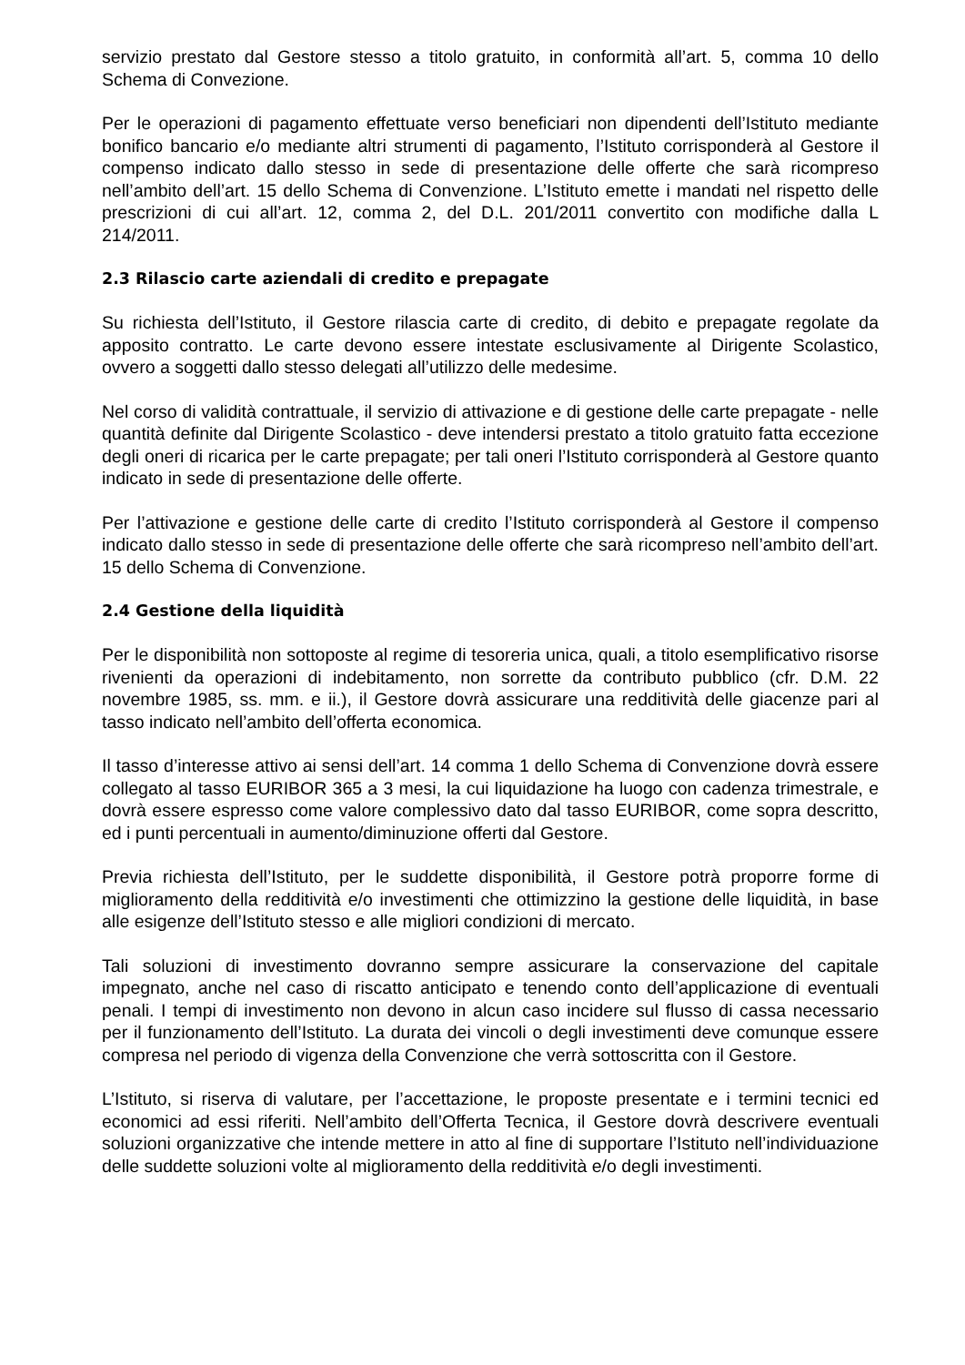servizio prestato dal Gestore stesso a titolo gratuito, in conformità all’art. 5, comma 10 dello Schema di Convezione.
Per le operazioni di pagamento effettuate verso beneficiari non dipendenti dell’Istituto mediante bonifico bancario e/o mediante altri strumenti di pagamento, l’Istituto corrisponderà al Gestore il compenso indicato dallo stesso in sede di presentazione delle offerte che sarà ricompreso nell’ambito dell’art. 15 dello Schema di Convenzione. L’Istituto emette i mandati nel rispetto delle prescrizioni di cui all’art. 12, comma 2, del D.L. 201/2011 convertito con modifiche dalla L 214/2011.
2.3 Rilascio carte aziendali di credito e prepagate
Su richiesta dell’Istituto, il Gestore rilascia carte di credito, di debito e prepagate regolate da apposito contratto. Le carte devono essere intestate esclusivamente al Dirigente Scolastico, ovvero a soggetti dallo stesso delegati all’utilizzo delle medesime.
Nel corso di validità contrattuale, il servizio di attivazione e di gestione delle carte prepagate - nelle quantità definite dal Dirigente Scolastico - deve intendersi prestato a titolo gratuito fatta eccezione degli oneri di ricarica per le carte prepagate; per tali oneri l’Istituto corrisponderà al Gestore quanto indicato in sede di presentazione delle offerte.
Per l’attivazione e gestione delle carte di credito l’Istituto corrisponderà al Gestore il compenso indicato dallo stesso in sede di presentazione delle offerte che sarà ricompreso nell’ambito dell’art. 15 dello Schema di Convenzione.
2.4 Gestione della liquidità
Per le disponibilità non sottoposte al regime di tesoreria unica, quali, a titolo esemplificativo risorse rivenienti da operazioni di indebitamento, non sorrette da contributo pubblico (cfr. D.M. 22 novembre 1985, ss. mm. e ii.), il Gestore dovrà assicurare una redditività delle giacenze pari al tasso indicato nell’ambito dell’offerta economica.
Il tasso d’interesse attivo ai sensi dell’art. 14 comma 1 dello Schema di Convenzione dovrà essere collegato al tasso EURIBOR 365 a 3 mesi, la cui liquidazione ha luogo con cadenza trimestrale, e dovrà essere espresso come valore complessivo dato dal tasso EURIBOR, come sopra descritto, ed i punti percentuali in aumento/diminuzione offerti dal Gestore.
Previa richiesta dell’Istituto, per le suddette disponibilità, il Gestore potrà proporre forme di miglioramento della redditività e/o investimenti che ottimizzino la gestione delle liquidità, in base alle esigenze dell’Istituto stesso e alle migliori condizioni di mercato.
Tali soluzioni di investimento dovranno sempre assicurare la conservazione del capitale impegnato, anche nel caso di riscatto anticipato e tenendo conto dell’applicazione di eventuali penali. I tempi di investimento non devono in alcun caso incidere sul flusso di cassa necessario per il funzionamento dell’Istituto. La durata dei vincoli o degli investimenti deve comunque essere compresa nel periodo di vigenza della Convenzione che verrà sottoscritta con il Gestore.
L’Istituto, si riserva di valutare, per l’accettazione, le proposte presentate e i termini tecnici ed economici ad essi riferiti. Nell’ambito dell’Offerta Tecnica, il Gestore dovrà descrivere eventuali soluzioni organizzative che intende mettere in atto al fine di supportare l’Istituto nell’individuazione delle suddette soluzioni volte al miglioramento della redditività e/o degli investimenti.